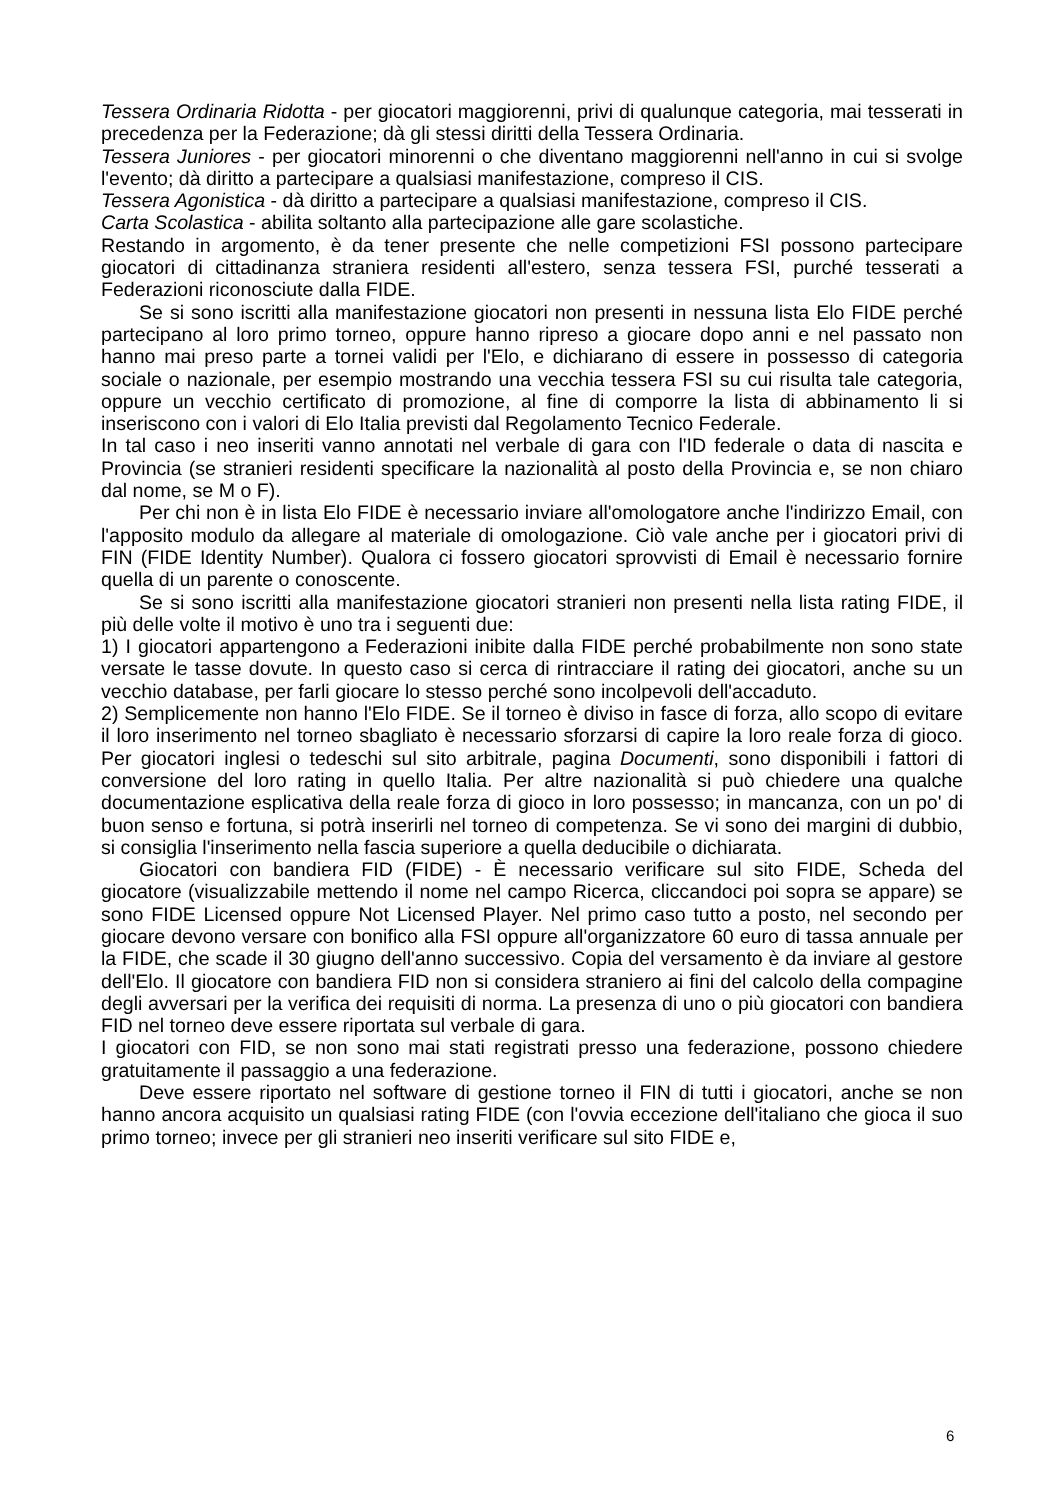Tessera Ordinaria Ridotta - per giocatori maggiorenni, privi di qualunque categoria, mai tesserati in precedenza per la Federazione; dà gli stessi diritti della Tessera Ordinaria.
Tessera Juniores - per giocatori minorenni o che diventano maggiorenni nell'anno in cui si svolge l'evento; dà diritto a partecipare a qualsiasi manifestazione, compreso il CIS.
Tessera Agonistica - dà diritto a partecipare a qualsiasi manifestazione, compreso il CIS.
Carta Scolastica - abilita soltanto alla partecipazione alle gare scolastiche.
Restando in argomento, è da tener presente che nelle competizioni FSI possono partecipare giocatori di cittadinanza straniera residenti all'estero, senza tessera FSI, purché tesserati a Federazioni riconosciute dalla FIDE.
Se si sono iscritti alla manifestazione giocatori non presenti in nessuna lista Elo FIDE perché partecipano al loro primo torneo, oppure hanno ripreso a giocare dopo anni e nel passato non hanno mai preso parte a tornei validi per l'Elo, e dichiarano di essere in possesso di categoria sociale o nazionale, per esempio mostrando una vecchia tessera FSI su cui risulta tale categoria, oppure un vecchio certificato di promozione, al fine di comporre la lista di abbinamento li si inseriscono con i valori di Elo Italia previsti dal Regolamento Tecnico Federale.
In tal caso i neo inseriti vanno annotati nel verbale di gara con l'ID federale o data di nascita e Provincia (se stranieri residenti specificare la nazionalità al posto della Provincia e, se non chiaro dal nome, se M o F).
Per chi non è in lista Elo FIDE è necessario inviare all'omologatore anche l'indirizzo Email, con l'apposito modulo da allegare al materiale di omologazione. Ciò vale anche per i giocatori privi di FIN (FIDE Identity Number). Qualora ci fossero giocatori sprovvisti di Email è necessario fornire quella di un parente o conoscente.
Se si sono iscritti alla manifestazione giocatori stranieri non presenti nella lista rating FIDE, il più delle volte il motivo è uno tra i seguenti due:
1) I giocatori appartengono a Federazioni inibite dalla FIDE perché probabilmente non sono state versate le tasse dovute. In questo caso si cerca di rintracciare il rating dei giocatori, anche su un vecchio database, per farli giocare lo stesso perché sono incolpevoli dell'accaduto.
2) Semplicemente non hanno l'Elo FIDE. Se il torneo è diviso in fasce di forza, allo scopo di evitare il loro inserimento nel torneo sbagliato è necessario sforzarsi di capire la loro reale forza di gioco. Per giocatori inglesi o tedeschi sul sito arbitrale, pagina Documenti, sono disponibili i fattori di conversione del loro rating in quello Italia. Per altre nazionalità si può chiedere una qualche documentazione esplicativa della reale forza di gioco in loro possesso; in mancanza, con un po' di buon senso e fortuna, si potrà inserirli nel torneo di competenza. Se vi sono dei margini di dubbio, si consiglia l'inserimento nella fascia superiore a quella deducibile o dichiarata.
Giocatori con bandiera FID (FIDE) - È necessario verificare sul sito FIDE, Scheda del giocatore (visualizzabile mettendo il nome nel campo Ricerca, cliccandoci poi sopra se appare) se sono FIDE Licensed oppure Not Licensed Player. Nel primo caso tutto a posto, nel secondo per giocare devono versare con bonifico alla FSI oppure all'organizzatore 60 euro di tassa annuale per la FIDE, che scade il 30 giugno dell'anno successivo. Copia del versamento è da inviare al gestore dell'Elo. Il giocatore con bandiera FID non si considera straniero ai fini del calcolo della compagine degli avversari per la verifica dei requisiti di norma. La presenza di uno o più giocatori con bandiera FID nel torneo deve essere riportata sul verbale di gara.
I giocatori con FID, se non sono mai stati registrati presso una federazione, possono chiedere gratuitamente il passaggio a una federazione.
Deve essere riportato nel software di gestione torneo il FIN di tutti i giocatori, anche se non hanno ancora acquisito un qualsiasi rating FIDE (con l'ovvia eccezione dell'italiano che gioca il suo primo torneo; invece per gli stranieri neo inseriti verificare sul sito FIDE e,
6